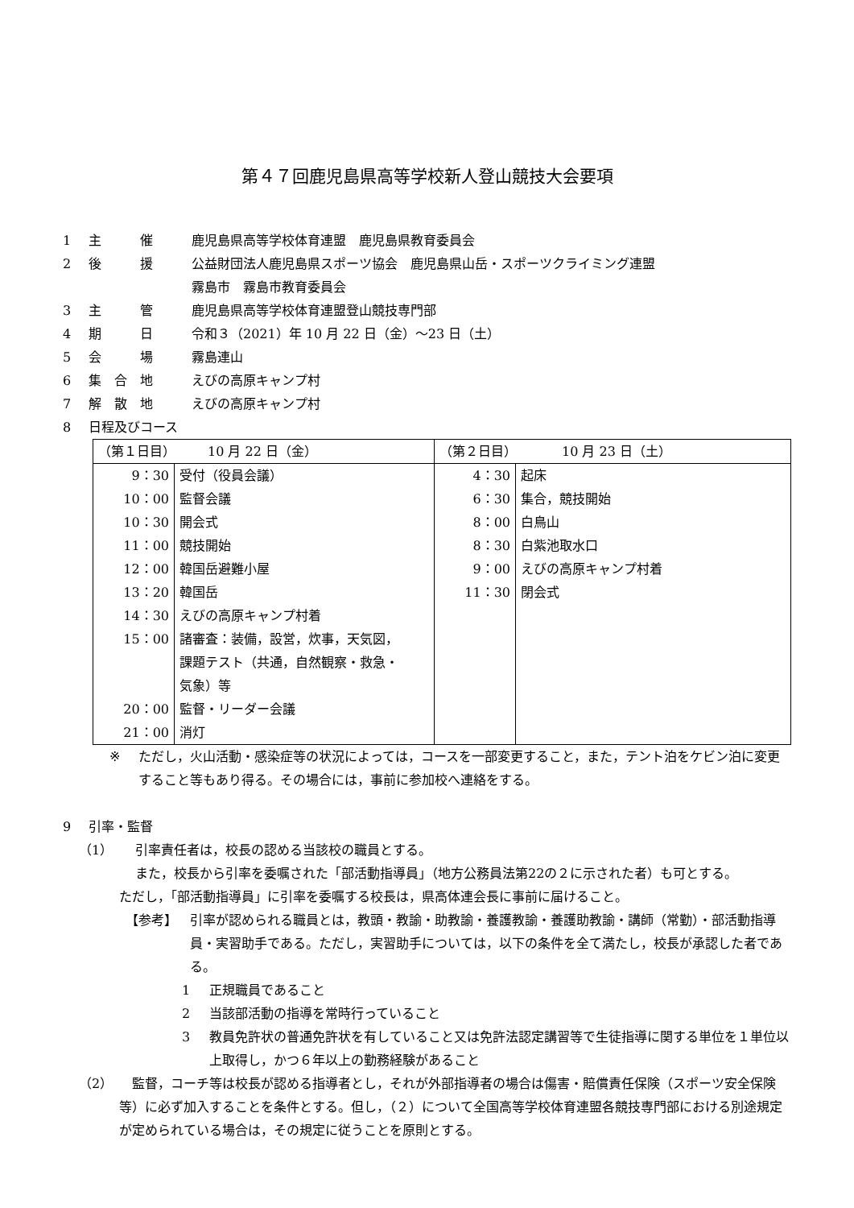第４７回鹿児島県高等学校新人登山競技大会要項
1 主　　　催 鹿児島県高等学校体育連盟　鹿児島県教育委員会
2 後　　　援 公益財団法人鹿児島県スポーツ協会　鹿児島県山岳・スポーツクライミング連盟
霧島市　霧島市教育委員会
3 主　　　管 鹿児島県高等学校体育連盟登山競技専門部
4 期　　　日 令和３（2021）年 10 月 22 日（金）～23 日（土）
5 会　　　場 霧島連山
6 集　合　地 えびの高原キャンプ村
7 解　散　地 えびの高原キャンプ村
8 日程及びコース
| （第１日目） 10 月 22 日（金） | | （第２日目） 10 月 23 日（土） | |
| 9：30 10：00 10：30 11：00 12：00 13：20 14：30 15：00 20：00 21：00 | 受付（役員会議） 監督会議 開会式 競技開始 韓国岳避難小屋 韓国岳 えびの高原キャンプ村着 諸審査：装備，設営，炊事，天気図， 課題テスト（共通，自然観察・救急・ 気象）等 監督・リーダー会議 消灯 | 4：30 6：30 8：00 8：30 9：00 11：30 | 起床 集合，競技開始 白鳥山 白紫池取水口 えびの高原キャンプ村着 閉会式 |
※ ただし，火山活動・感染症等の状況によっては，コースを一部変更すること，また，テント泊をケビン泊に変更すること等もあり得る。その場合には，事前に参加校へ連絡をする。
9 引率・監督
（1） 引率責任者は，校長の認める当該校の職員とする。
また，校長から引率を委嘱された「部活動指導員」（地方公務員法第22の２に示された者）も可とする。
ただし，「部活動指導員」に引率を委嘱する校長は，県高体連会長に事前に届けること。
【参考】 引率が認められる職員とは，教頭・教諭・助教諭・養護教諭・養護助教諭・講師（常勤）・部活動指導員・実習助手である。ただし，実習助手については，以下の条件を全て満たし，校長が承認した者である。
1 正規職員であること
2 当該部活動の指導を常時行っていること
3 教員免許状の普通免許状を有していること又は免許法認定講習等で生徒指導に関する単位を１単位以上取得し，かつ６年以上の勤務経験があること
（2）　監督，コーチ等は校長が認める指導者とし，それが外部指導者の場合は傷害・賠償責任保険（スポーツ安全保険等）に必ず加入することを条件とする。但し，（２）について全国高等学校体育連盟各競技専門部における別途規定が定められている場合は，その規定に従うことを原則とする。